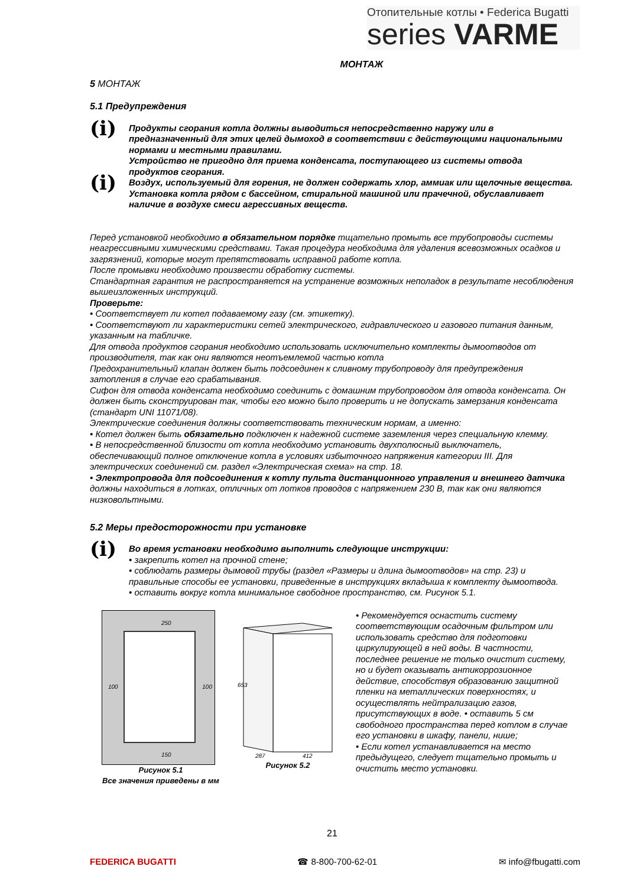Отопительные котлы • Federica Bugatti
series VARME
МОНТАЖ
5 МОНТАЖ
5.1 Предупреждения
(i)
Продукты сгорания котла должны выводиться непосредственно наружу или в предназначенный для этих целей дымоход в соответствии с действующими национальными нормами и местными правилами.
Устройство не пригодно для приема конденсата, поступающего из системы отвода продуктов сгорания.
(i)
Воздух, используемый для горения, не должен содержать хлор, аммиак или щелочные вещества. Установка котла рядом с бассейном, стиральной машиной или прачечной, обуславливает наличие в воздухе смеси агрессивных веществ.
Перед установкой необходимо в обязательном порядке тщательно промыть все трубопроводы системы неагрессивными химическими средствами. Такая процедура необходима для удаления всевозможных осадков и загрязнений, которые могут препятствовать исправной работе котла.
После промывки необходимо произвести обработку системы.
Стандартная гарантия не распространяется на устранение возможных неполадок в результате несоблюдения вышеизложенных инструкций.
Проверьте:
• Соответствует ли котел подаваемому газу (см. этикетку).
• Соответствуют ли характеристики сетей электрического, гидравлического и газового питания данным, указанным на табличке.
Для отвода продуктов сгорания необходимо использовать исключительно комплекты дымоотводов от производителя, так как они являются неотъемлемой частью котла
Предохранительный клапан должен быть подсоединен к сливному трубопроводу для предупреждения затопления в случае его срабатывания.
Сифон для отвода конденсата необходимо соединить с домашним трубопроводом для отвода конденсата. Он должен быть сконструирован так, чтобы его можно было проверить и не допускать замерзания конденсата (стандарт UNI 11071/08).
Электрические соединения должны соответствовать техническим нормам, а именно:
• Котел должен быть обязательно подключен к надежной системе заземления через специальную клемму.
• В непосредственной близости от котла необходимо установить двухполюсный выключатель, обеспечивающий полное отключение котла в условиях избыточного напряжения категории III. Для электрических соединений см. раздел «Электрическая схема» на стр. 18.
• Электропровода для подсоединения к котлу пульта дистанционного управления и внешнего датчика должны находиться в лотках, отличных от лотков проводов с напряжением 230 В, так как они являются низковольтными.
5.2 Меры предосторожности при установке
(i)
Во время установки необходимо выполнить следующие инструкции:
• закрепить котел на прочной стене;
• соблюдать размеры дымовой трубы (раздел «Размеры и длина дымоотводов» на стр. 23) и правильные способы ее установки, приведенные в инструкциях вкладыша к комплекту дымоотвода.
• оставить вокруг котла минимальное свободное пространство, см. Рисунок 5.1.
250
100 100
150
Рисунок 5.1
Все значения приведены в мм
653
287
412
Рисунок 5.2
• Рекомендуется оснастить систему соответствующим осадочным фильтром или использовать средство для подготовки циркулирующей в ней воды. В частности, последнее решение не только очистит систему, но и будет оказывать антикоррозионное действие, способствуя образованию защитной пленки на металлических поверхностях, и осуществлять нейтрализацию газов, присутствующих в воде. • оставить 5 см свободного пространства перед котлом в случае его установки в шкафу, панели, нише;
• Если котел устанавливается на место предыдущего, следует тщательно промыть и очистить место установки.
21
FEDERICA BUGATTI ☎ 8-800-700-62-01 ✉ info@fbugatti.com